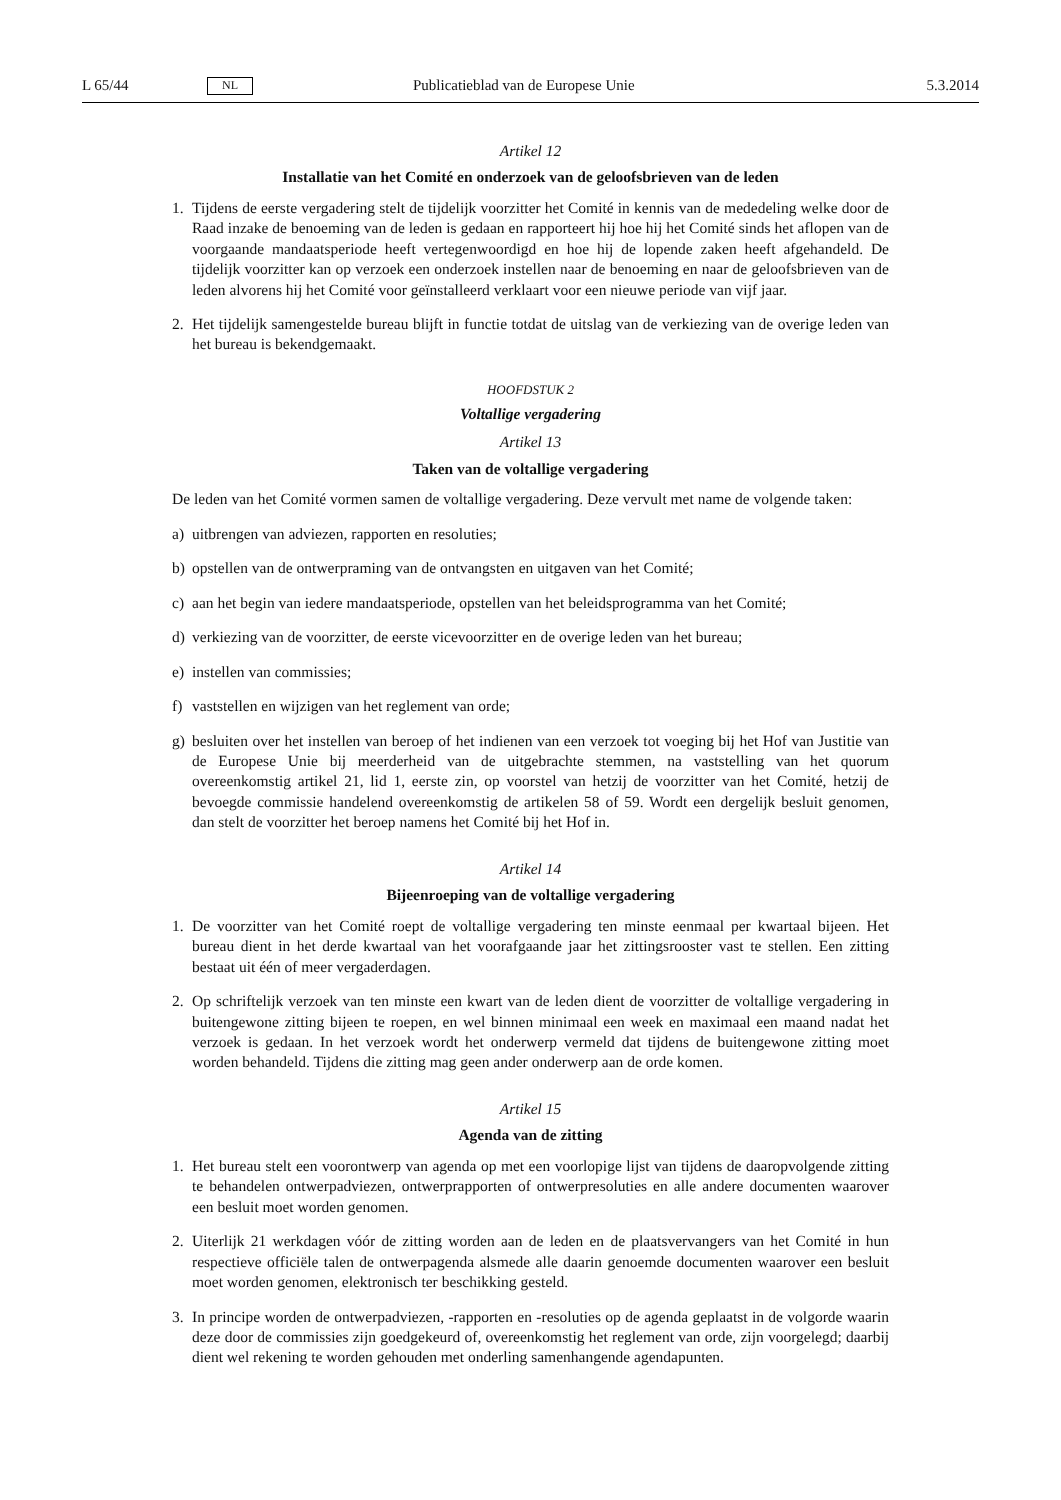L 65/44 NL Publicatieblad van de Europese Unie 5.3.2014
Artikel 12
Installatie van het Comité en onderzoek van de geloofsbrieven van de leden
1. Tijdens de eerste vergadering stelt de tijdelijk voorzitter het Comité in kennis van de mededeling welke door de Raad inzake de benoeming van de leden is gedaan en rapporteert hij hoe hij het Comité sinds het aflopen van de voorgaande mandaatsperiode heeft vertegenwoordigd en hoe hij de lopende zaken heeft afgehandeld. De tijdelijk voorzitter kan op verzoek een onderzoek instellen naar de benoeming en naar de geloofsbrieven van de leden alvorens hij het Comité voor geïnstalleerd verklaart voor een nieuwe periode van vijf jaar.
2. Het tijdelijk samengestelde bureau blijft in functie totdat de uitslag van de verkiezing van de overige leden van het bureau is bekendgemaakt.
HOOFDSTUK 2
Voltallige vergadering
Artikel 13
Taken van de voltallige vergadering
De leden van het Comité vormen samen de voltallige vergadering. Deze vervult met name de volgende taken:
a) uitbrengen van adviezen, rapporten en resoluties;
b) opstellen van de ontwerpraming van de ontvangsten en uitgaven van het Comité;
c) aan het begin van iedere mandaatsperiode, opstellen van het beleidsprogramma van het Comité;
d) verkiezing van de voorzitter, de eerste vicevoorzitter en de overige leden van het bureau;
e) instellen van commissies;
f) vaststellen en wijzigen van het reglement van orde;
g) besluiten over het instellen van beroep of het indienen van een verzoek tot voeging bij het Hof van Justitie van de Europese Unie bij meerderheid van de uitgebrachte stemmen, na vaststelling van het quorum overeenkomstig artikel 21, lid 1, eerste zin, op voorstel van hetzij de voorzitter van het Comité, hetzij de bevoegde commissie handelend overeenkomstig de artikelen 58 of 59. Wordt een dergelijk besluit genomen, dan stelt de voorzitter het beroep namens het Comité bij het Hof in.
Artikel 14
Bijeenroeping van de voltallige vergadering
1. De voorzitter van het Comité roept de voltallige vergadering ten minste eenmaal per kwartaal bijeen. Het bureau dient in het derde kwartaal van het voorafgaande jaar het zittingsrooster vast te stellen. Een zitting bestaat uit één of meer vergaderdagen.
2. Op schriftelijk verzoek van ten minste een kwart van de leden dient de voorzitter de voltallige vergadering in buitengewone zitting bijeen te roepen, en wel binnen minimaal een week en maximaal een maand nadat het verzoek is gedaan. In het verzoek wordt het onderwerp vermeld dat tijdens de buitengewone zitting moet worden behandeld. Tijdens die zitting mag geen ander onderwerp aan de orde komen.
Artikel 15
Agenda van de zitting
1. Het bureau stelt een voorontwerp van agenda op met een voorlopige lijst van tijdens de daaropvolgende zitting te behandelen ontwerpadviezen, ontwerprapporten of ontwerpresoluties en alle andere documenten waarover een besluit moet worden genomen.
2. Uiterlijk 21 werkdagen vóór de zitting worden aan de leden en de plaatsvervangers van het Comité in hun respectieve officiële talen de ontwerpagenda alsmede alle daarin genoemde documenten waarover een besluit moet worden genomen, elektronisch ter beschikking gesteld.
3. In principe worden de ontwerpadviezen, -rapporten en -resoluties op de agenda geplaatst in de volgorde waarin deze door de commissies zijn goedgekeurd of, overeenkomstig het reglement van orde, zijn voorgelegd; daarbij dient wel rekening te worden gehouden met onderling samenhangende agendapunten.